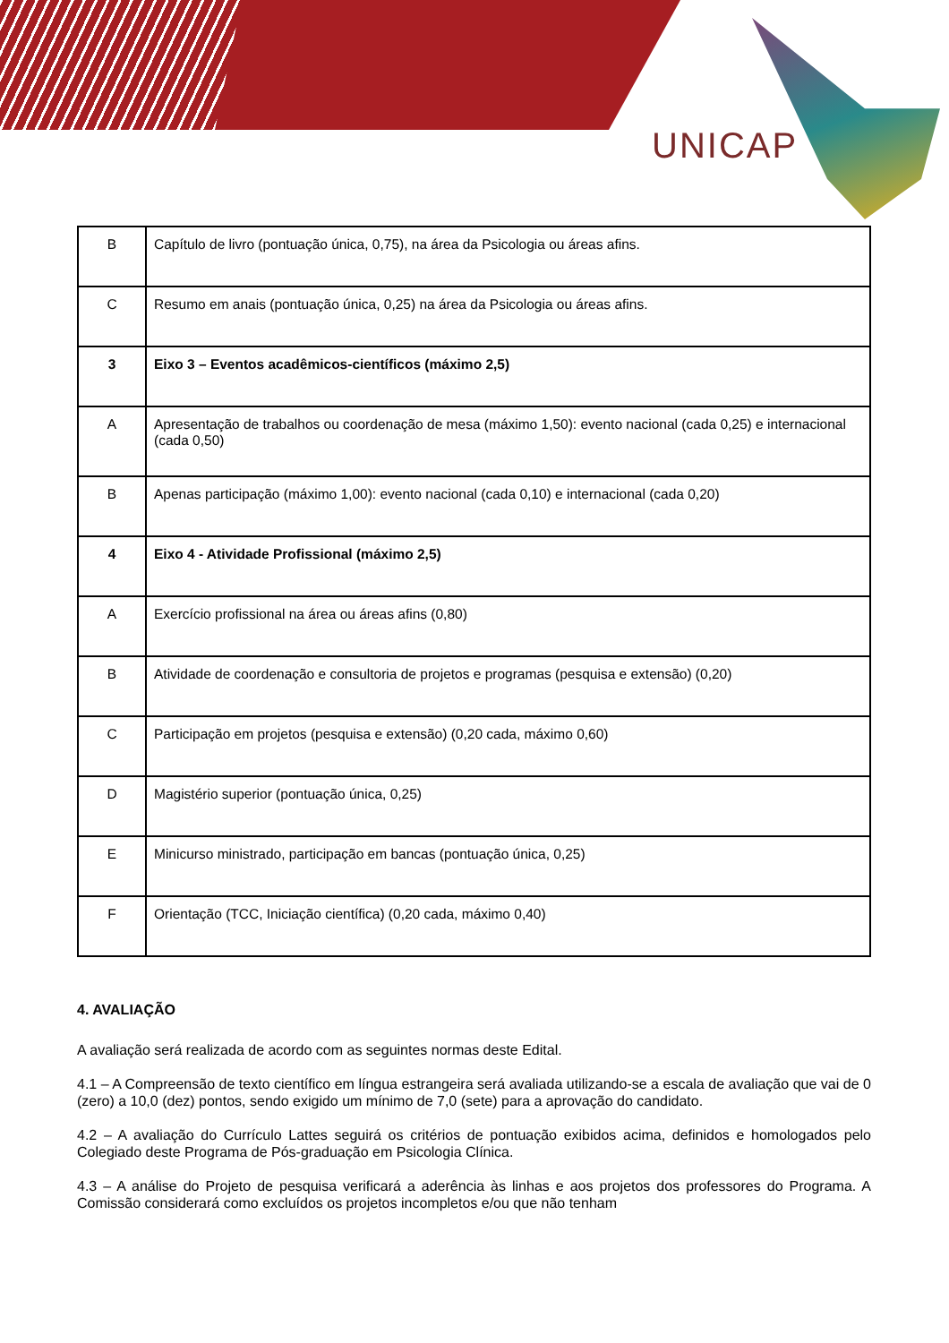UNICAP
| B | Capítulo de livro (pontuação única, 0,75), na área da Psicologia ou áreas afins. |
| C | Resumo em anais (pontuação única, 0,25) na área da Psicologia ou áreas afins. |
| 3 | Eixo 3 – Eventos acadêmicos-científicos (máximo 2,5) |
| A | Apresentação de trabalhos ou coordenação de mesa (máximo 1,50): evento nacional (cada 0,25) e internacional (cada 0,50) |
| B | Apenas participação (máximo 1,00): evento nacional (cada 0,10) e internacional (cada 0,20) |
| 4 | Eixo 4 - Atividade Profissional (máximo 2,5) |
| A | Exercício profissional na área ou áreas afins (0,80) |
| B | Atividade de coordenação e consultoria de projetos e programas (pesquisa e extensão) (0,20) |
| C | Participação em projetos (pesquisa e extensão) (0,20 cada, máximo 0,60) |
| D | Magistério superior (pontuação única, 0,25) |
| E | Minicurso ministrado, participação em bancas (pontuação única, 0,25) |
| F | Orientação (TCC, Iniciação científica) (0,20 cada, máximo 0,40) |
4. AVALIAÇÃO
A avaliação será realizada de acordo com as seguintes normas deste Edital.
4.1 – A Compreensão de texto científico em língua estrangeira será avaliada utilizando-se a escala de avaliação que vai de 0 (zero) a 10,0 (dez) pontos, sendo exigido um mínimo de 7,0 (sete) para a aprovação do candidato.
4.2 – A avaliação do Currículo Lattes seguirá os critérios de pontuação exibidos acima, definidos e homologados pelo Colegiado deste Programa de Pós-graduação em Psicologia Clínica.
4.3 – A análise do Projeto de pesquisa verificará a aderência às linhas e aos projetos dos professores do Programa. A Comissão considerará como excluídos os projetos incompletos e/ou que não tenham